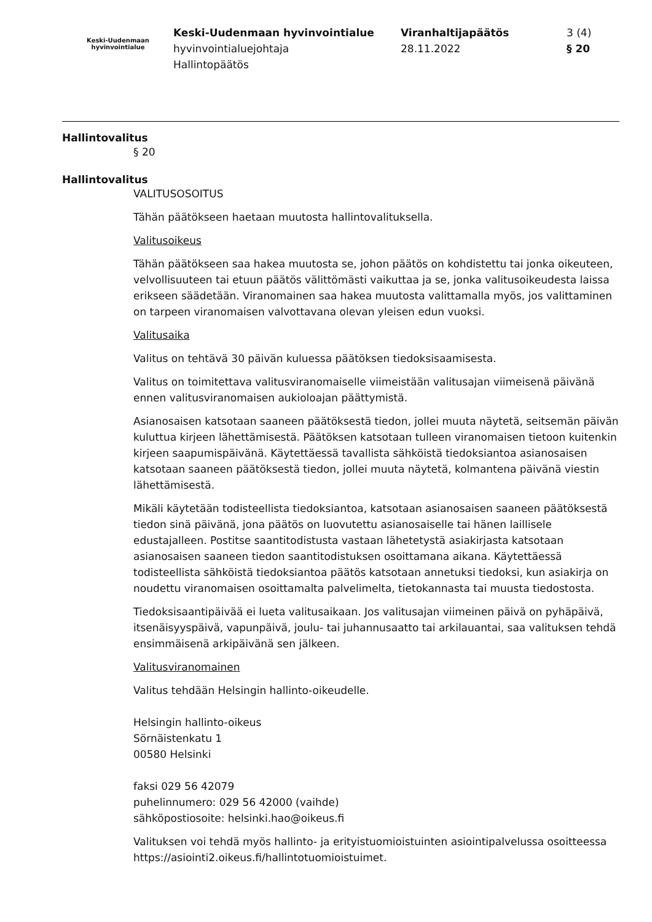Keski-Uudenmaan
hyvinvointialue
Keski-Uudenmaan hyvinvointialue
hyvinvointialuejohtaja
Hallintopäätös
Viranhaltijapäätös
28.11.2022
3 (4)
§ 20
Hallintovalitus
§ 20
Hallintovalitus
VALITUSOSOITUS
Tähän päätökseen haetaan muutosta hallintovalituksella.
Valitusoikeus
Tähän päätökseen saa hakea muutosta se, johon päätös on kohdistettu tai jonka oikeuteen, velvollisuuteen tai etuun päätös välittömästi vaikuttaa ja se, jonka valitusoikeudesta laissa erikseen säädetään. Viranomainen saa hakea muutosta valittamalla myös, jos valittaminen on tarpeen viranomaisen valvottavana olevan yleisen edun vuoksi.
Valitusaika
Valitus on tehtävä 30 päivän kuluessa päätöksen tiedoksisaamisesta.
Valitus on toimitettava valitusviranomaiselle viimeistään valitusajan viimeisenä päivänä ennen valitusviranomaisen aukioloajan päättymistä.
Asianosaisen katsotaan saaneen päätöksestä tiedon, jollei muuta näytetä, seitsemän päivän kuluttua kirjeen lähettämisestä. Päätöksen katsotaan tulleen viranomaisen tietoon kuitenkin kirjeen saapumispäivänä. Käytettäessä tavallista sähköistä tiedoksiantoa asianosaisen katsotaan saaneen päätöksestä tiedon, jollei muuta näytetä, kolmantena päivänä viestin lähettämisestä.
Mikäli käytetään todisteellista tiedoksiantoa, katsotaan asianosaisen saaneen päätöksestä tiedon sinä päivänä, jona päätös on luovutettu asianosaiselle tai hänen laillisele edustajalleen. Postitse saantitodistusta vastaan lähetetystä asiakirjasta katsotaan asianosaisen saaneen tiedon saantitodistuksen osoittamana aikana. Käytettäessä todisteellista sähköistä tiedoksiantoa päätös katsotaan annetuksi tiedoksi, kun asiakirja on noudettu viranomaisen osoittamalta palvelimelta, tietokannasta tai muusta tiedostosta.
Tiedoksisaantipäivää ei lueta valitusaikaan. Jos valitusajan viimeinen päivä on pyhäpäivä, itsenäisyyspäivä, vapunpäivä, joulu- tai juhannusaatto tai arkilauantai, saa valituksen tehdä ensimmäisenä arkipäivänä sen jälkeen.
Valitusviranomainen
Valitus tehdään Helsingin hallinto-oikeudelle.
Helsingin hallinto-oikeus
Sörnäistenkatu 1
00580 Helsinki
faksi 029 56 42079
puhelinnumero: 029 56 42000 (vaihde)
sähköpostiosoite: helsinki.hao@oikeus.fi
Valituksen voi tehdä myös hallinto- ja erityistuomioistuinten asiointipalvelussa osoitteessa https://asiointi2.oikeus.fi/hallintotuomioistuimet.